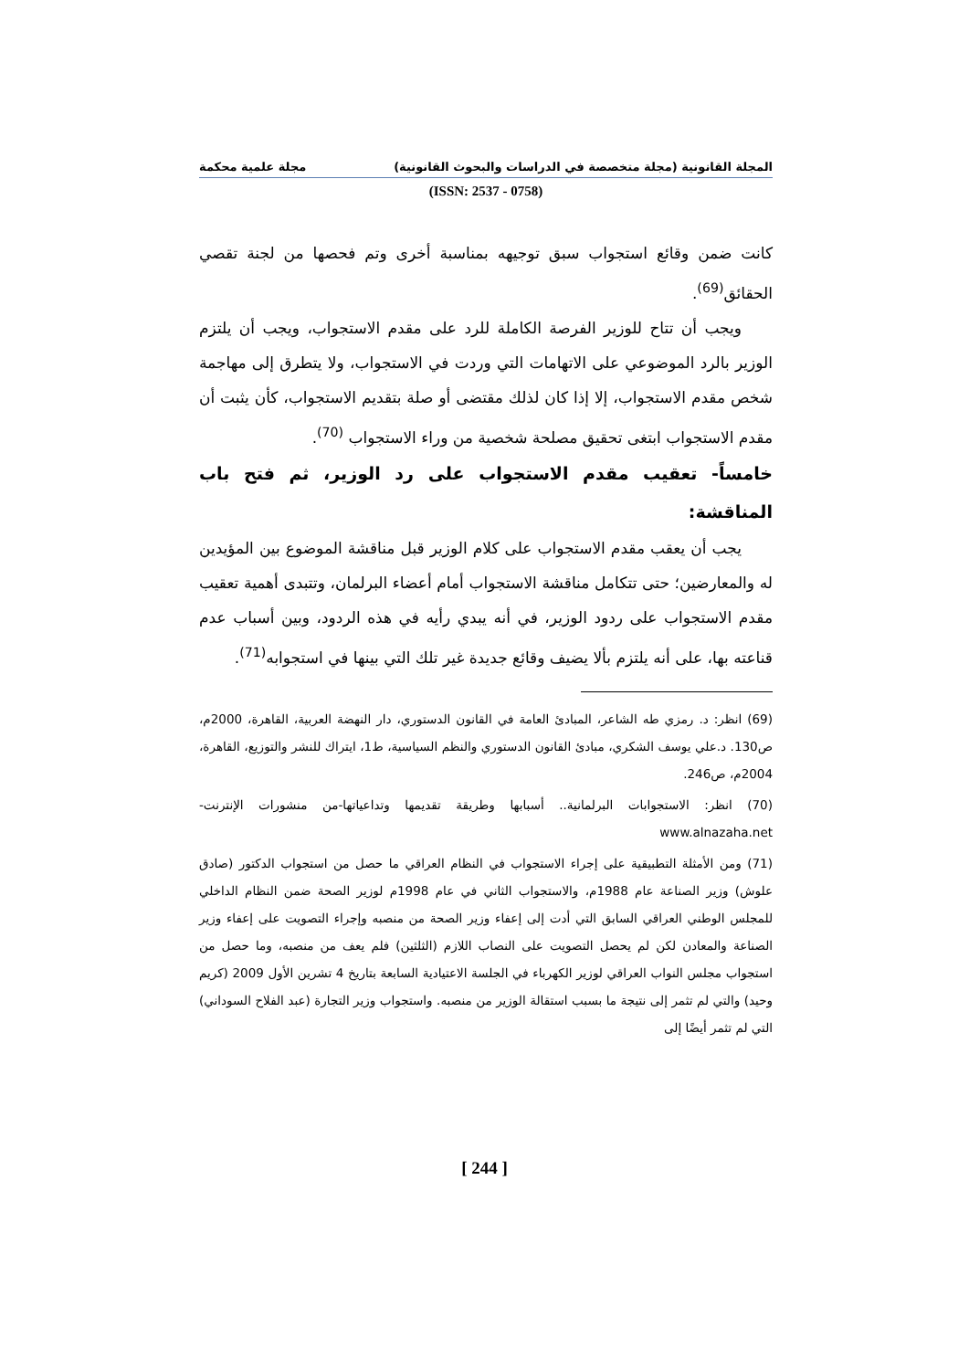المجلة القانونية (مجلة متخصصة في الدراسات والبحوث القانونية) مجلة علمية محكمة
(ISSN: 2537 - 0758)
كانت ضمن وقائع استجواب سبق توجيهه بمناسبة أخرى وتم فحصها من لجنة تقصي الحقائق<sup>(69)</sup>.
ويجب أن تتاح للوزير الفرصة الكاملة للرد على مقدم الاستجواب، ويجب أن يلتزم الوزير بالرد الموضوعي على الاتهامات التي وردت في الاستجواب، ولا يتطرق إلى مهاجمة شخص مقدم الاستجواب، إلا إذا كان لذلك مقتضى أو صلة بتقديم الاستجواب، كأن يثبت أن مقدم الاستجواب ابتغى تحقيق مصلحة شخصية من وراء الاستجواب <sup>(70)</sup>.
خامساً- تعقيب مقدم الاستجواب على رد الوزير، ثم فتح باب المناقشة:
يجب أن يعقب مقدم الاستجواب على كلام الوزير قبل مناقشة الموضوع بين المؤيدين له والمعارضين؛ حتى تتكامل مناقشة الاستجواب أمام أعضاء البرلمان، وتتبدى أهمية تعقيب مقدم الاستجواب على ردود الوزير، في أنه يبدي رأيه في هذه الردود، وبين أسباب عدم قناعته بها، على أنه يلتزم بألا يضيف وقائع جديدة غير تلك التي بينها في استجوابه<sup>(71)</sup>.
(69) انظر: د. رمزي طه الشاعر، المبادئ العامة في القانون الدستوري، دار النهضة العربية، القاهرة، 2000م، ص130. د.علي يوسف الشكري، مبادئ القانون الدستوري والنظم السياسية، ط1، ايتراك للنشر والتوزيع، القاهرة، 2004م، ص246.
(70) انظر: الاستجوابات البرلمانية.. أسبابها وطريقة تقديمها وتداعياتها-من منشورات الإنترنت- www.alnazaha.net
(71) ومن الأمثلة التطبيقية على إجراء الاستجواب في النظام العراقي ما حصل من استجواب الدكتور (صادق علوش) وزير الصناعة عام 1988م، والاستجواب الثاني في عام 1998م لوزير الصحة ضمن النظام الداخلي للمجلس الوطني العراقي السابق التي أدت إلى إعفاء وزير الصحة من منصبه وإجراء التصويت على إعفاء وزير الصناعة والمعادن لكن لم يحصل التصويت على النصاب اللازم (الثلثين) فلم يعف من منصبه، وما حصل من استجواب مجلس النواب العراقي لوزير الكهرباء في الجلسة الاعتيادية السابعة بتاريخ 4 تشرين الأول 2009 (كريم وحيد) والتي لم تثمر إلى نتيجة ما بسبب استقالة الوزير من منصبه. واستجواب وزير التجارة (عبد الفلاح السوداني) التي لم تثمر أيضًا إلى
[ 244 ]